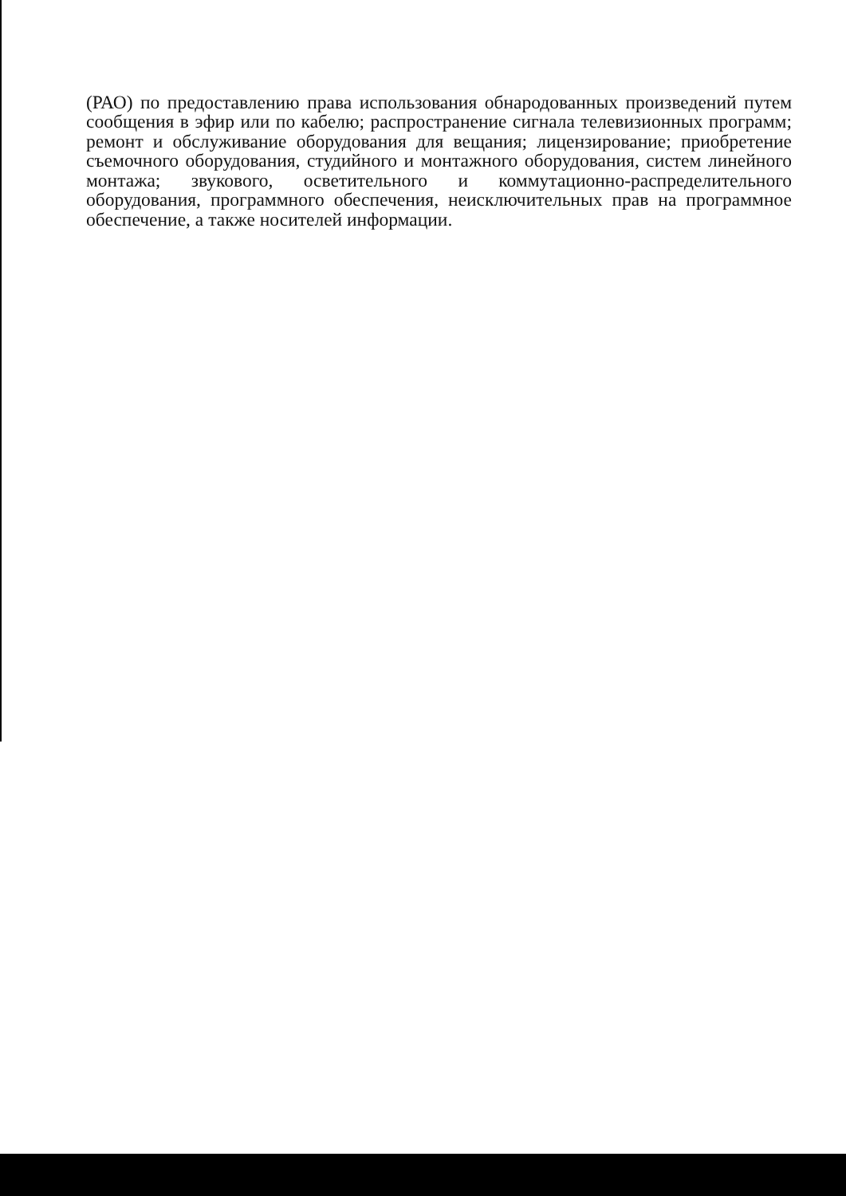(РАО) по предоставлению права использования обнародованных произведений путем сообщения в эфир или по кабелю; распространение сигнала телевизионных программ; ремонт и обслуживание оборудования для вещания; лицензирование; приобретение съемочного оборудования, студийного и монтажного оборудования, систем линейного монтажа; звукового, осветительного и коммутационно-распределительного оборудования, программного обеспечения, неисключительных прав на программное обеспечение, а также носителей информации.